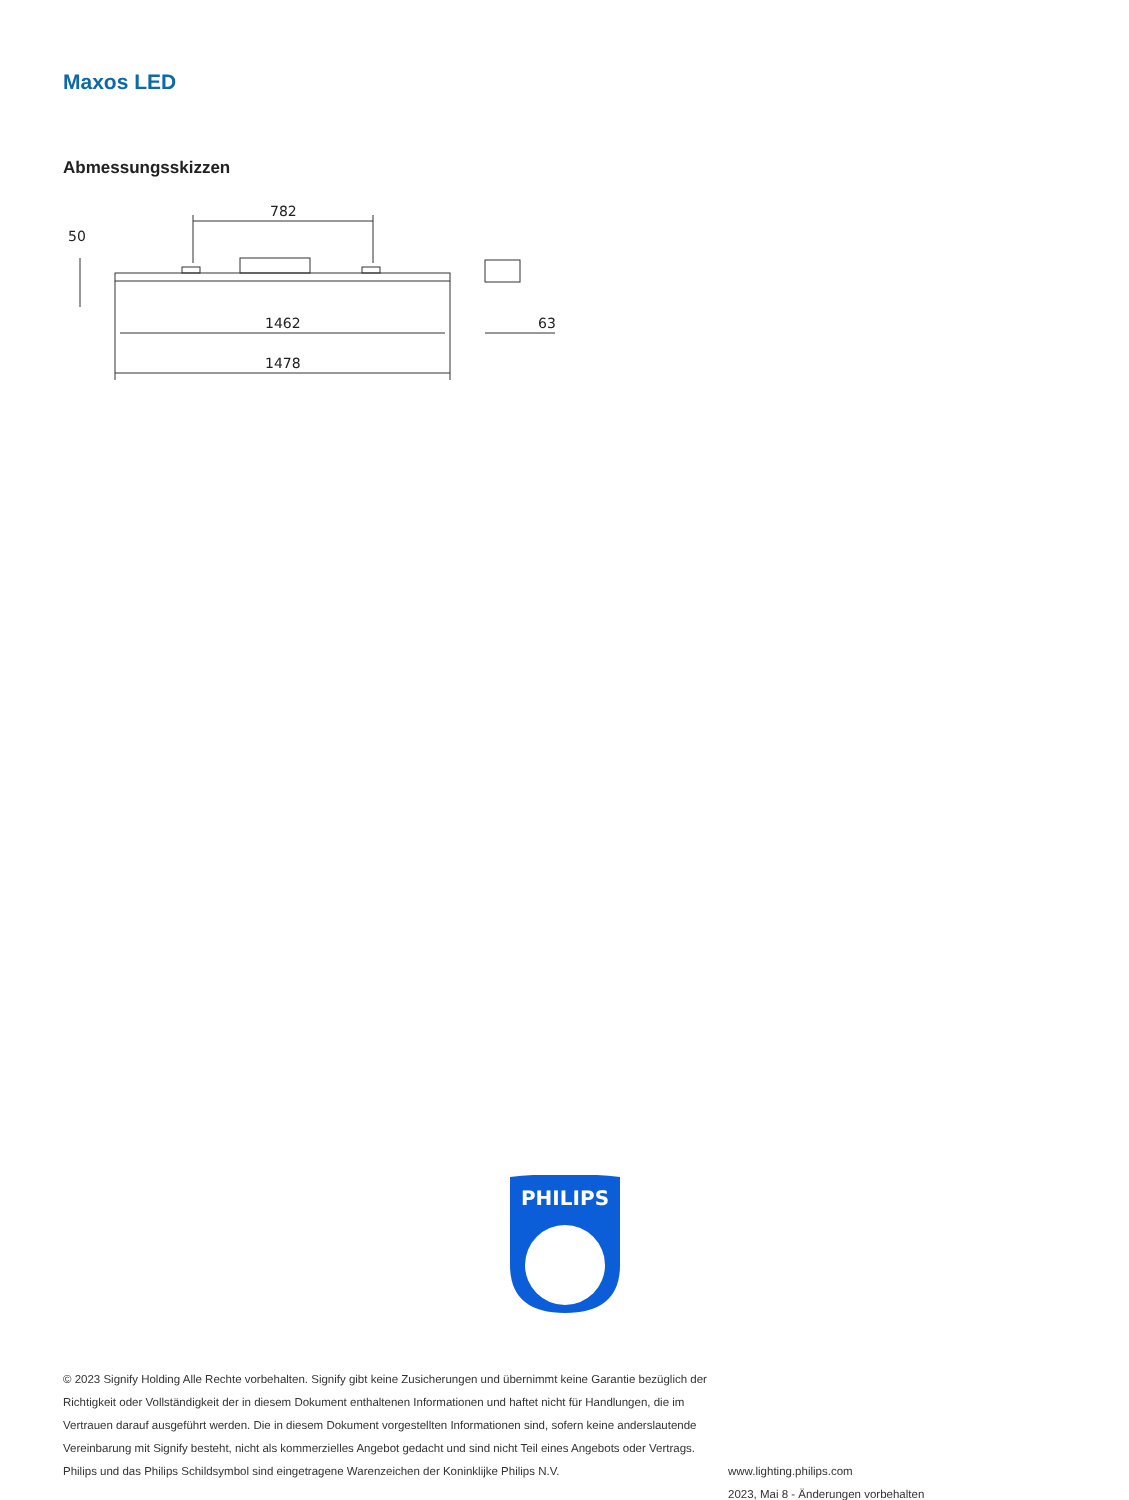Maxos LED
Abmessungsskizzen
782
1462
1478
63
50
PHILIPS
© 2023 Signify Holding Alle Rechte vorbehalten. Signify gibt keine Zusicherungen und übernimmt keine Garantie bezüglich der Richtigkeit oder Vollständigkeit der in diesem Dokument enthaltenen Informationen und haftet nicht für Handlungen, die im Vertrauen darauf ausgeführt werden. Die in diesem Dokument vorgestellten Informationen sind, sofern keine anderslautende Vereinbarung mit Signify besteht, nicht als kommerzielles Angebot gedacht und sind nicht Teil eines Angebots oder Vertrags. Philips und das Philips Schildsymbol sind eingetragene Warenzeichen der Koninklijke Philips N.V.
www.lighting.philips.com
2023, Mai 8 - Änderungen vorbehalten